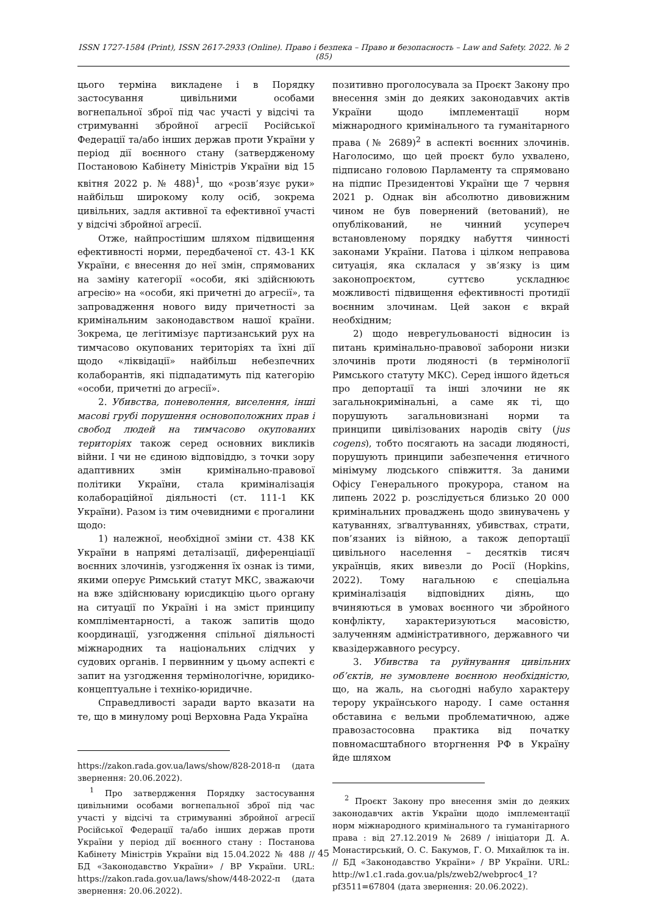ISSN 1727-1584 (Print), ISSN 2617-2933 (Online). Право і безпека – Право и безопасность – Law and Safety. 2022. № 2 (85)
цього терміна викладене і в Порядку застосування цивільними особами вогнепальної зброї під час участі у відсічі та стримуванні збройної агресії Російської Федерації та/або інших держав проти України у період дії воєнного стану (затвердженому Постановою Кабінету Міністрів України від 15 квітня 2022 р. № 488)<sup>1</sup>, що «розв’язує руки» найбільш широкому колу осіб, зокрема цивільних, задля активної та ефективної участі у відсічі збройної агресії.
Отже, найпростішим шляхом підвищення ефективності норми, передбаченої ст. 43-1 КК України, є внесення до неї змін, спрямованих на заміну категорії «особи, які здійснюють агресію» на «особи, які причетні до агресії», та запровадження нового виду причетності за кримінальним законодавством нашої країни. Зокрема, це легітимізує партизанський рух на тимчасово окупованих територіях та їхні дії щодо «ліквідації» найбільш небезпечних колаборантів, які підпадатимуть під категорію «особи, причетні до агресії».
2. Убивства, поневолення, виселення, інші масові грубі порушення основоположних прав і свобод людей на тимчасово окупованих територіях також серед основних викликів війни. І чи не єдиною відповіддю, з точки зору адаптивних змін кримінально-правової політики України, стала криміналізація колабораційної діяльності (ст. 111-1 КК України). Разом із тим очевидними є прогалини щодо:
1) належної, необхідної зміни ст. 438 КК України в напрямі деталізації, диференціації воєнних злочинів, узгодження їх ознак із тими, якими оперує Римський статут МКС, зважаючи на вже здійснювану юрисдикцію цього органу на ситуації по Україні і на зміст принципу компліментарності, а також запитів щодо координації, узгодження спільної діяльності міжнародних та національних слідчих у судових органів. І первинним у цьому аспекті є запит на узгодження термінологічне, юридико-концептуальне і техніко-юридичне.
Справедливості заради варто вказати на те, що в минулому році Верховна Рада Україна
https://zakon.rada.gov.ua/laws/show/828-2018-п (дата звернення: 20.06.2022).
<sup>1</sup> Про затвердження Порядку застосування цивільними особами вогнепальної зброї під час участі у відсічі та стримуванні збройної агресії Російської Федерації та/або інших держав проти України у період дії воєнного стану : Постанова Кабінету Міністрів України від 15.04.2022 № 488 // БД «Законодавство України» / ВР України. URL: https://zakon.rada.gov.ua/laws/show/448-2022-п (дата звернення: 20.06.2022).
позитивно проголосувала за Проєкт Закону про внесення змін до деяких законодавчих актів України щодо імплементації норм міжнародного кримінального та гуманітарного права (№ 2689)<sup>2</sup> в аспекті воєнних злочинів. Наголосимо, що цей проєкт було ухвалено, підписано головою Парламенту та спрямовано на підпис Президентові України ще 7 червня 2021 р. Однак він абсолютно дивовижним чином не був повернений (ветований), не опублікований, не чинний усупереч встановленому порядку набуття чинності законами України. Патова і цілком неправова ситуація, яка склалася у зв’язку із цим законопроєктом, суттєво ускладнює можливості підвищення ефективності протидії воєнним злочинам. Цей закон є вкрай необхідним;
2) щодо неврегульованості відносин із питань кримінально-правової заборони низки злочинів проти людяності (в термінології Римського статуту МКС). Серед іншого йдеться про депортації та інші злочини не як загальнокримінальні, а саме як ті, що порушують загальновизнані норми та принципи цивілізованих народів світу (jus cogens), тобто посягають на засади людяності, порушують принципи забезпечення етичного мінімуму людського співжиття. За даними Офісу Генерального прокурора, станом на липень 2022 р. розслідується близько 20 000 кримінальних проваджень щодо звинувачень у катуваннях, зґвалтуваннях, убивствах, страти, пов’язаних із війною, а також депортації цивільного населення – десятків тисяч українців, яких вивезли до Росії (Hopkins, 2022). Тому нагальною є спеціальна криміналізація відповідних діянь, що вчиняються в умовах воєнного чи збройного конфлікту, характеризуються масовістю, залученням адміністративного, державного чи квазідержавного ресурсу.
3. Убивства та руйнування цивільних об’єктів, не зумовлене воєнною необхідністю, що, на жаль, на сьогодні набуло характеру терору українського народу. І саме остання обставина є вельми проблематичною, адже правозастосовна практика від початку повномасштабного вторгнення РФ в Україну йде шляхом
<sup>2</sup> Проєкт Закону про внесення змін до деяких законодавчих актів України щодо імплементації норм міжнародного кримінального та гуманітарного права : від 27.12.2019 № 2689 / ініціатори Д. А. Монастирський, О. С. Бакумов, Г. О. Михайлюк та ін. // БД «Законодавство України» / ВР України. URL: http://w1.c1.rada.gov.ua/pls/zweb2/webproc4_1?pf3511=67804 (дата звернення: 20.06.2022).
45